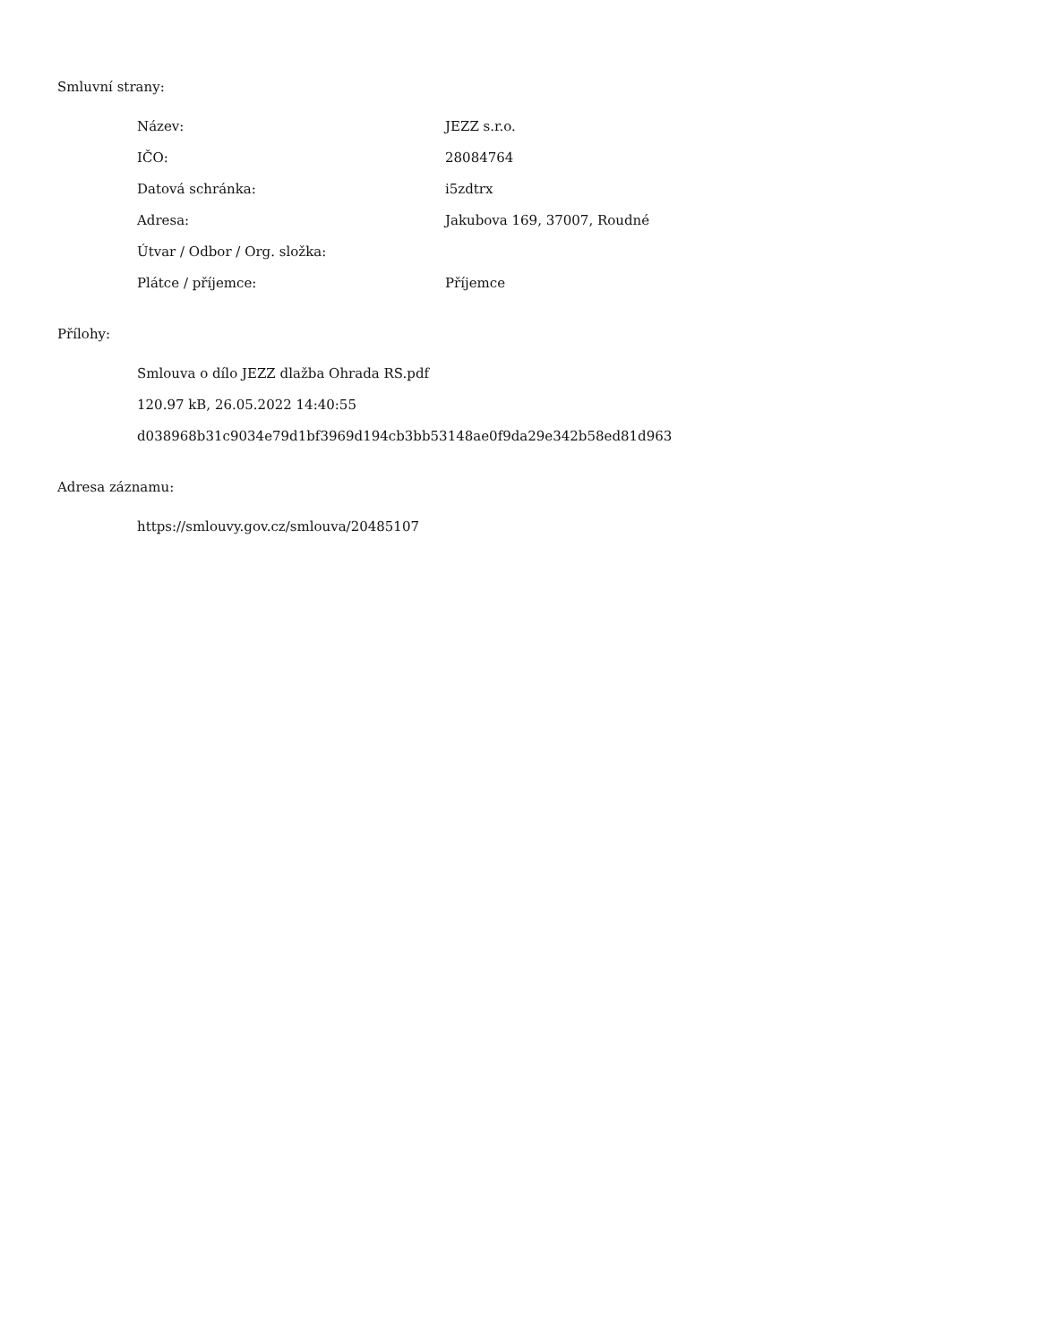Smluvní strany:
| Název: | JEZZ s.r.o. |
| IČO: | 28084764 |
| Datová schránka: | i5zdtrx |
| Adresa: | Jakubova 169, 37007, Roudné |
| Útvar / Odbor / Org. složka: | |
| Plátce / příjemce: | Příjemce |
Přílohy:
Smlouva o dílo JEZZ dlažba Ohrada RS.pdf
120.97 kB, 26.05.2022 14:40:55
d038968b31c9034e79d1bf3969d194cb3bb53148ae0f9da29e342b58ed81d963
Adresa záznamu:
https://smlouvy.gov.cz/smlouva/20485107